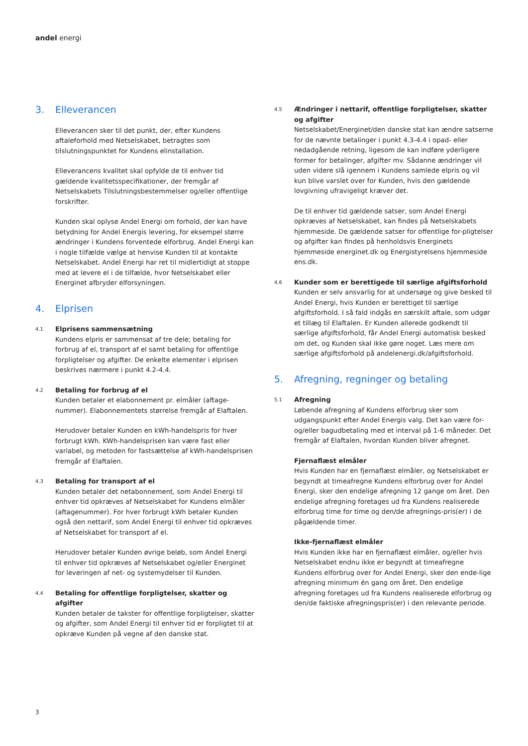andel energi
3. Elleverancen
Elleverancen sker til det punkt, der, efter Kundens aftaleforhold med Netselskabet, betragtes som tilslutningspunktet for Kundens elinstallation.
Elleverancens kvalitet skal opfylde de til enhver tid gældende kvalitetsspecifikationer, der fremgår af Netselskabets Tilslutningsbestemmelser og/eller offentlige forskrifter.
Kunden skal oplyse Andel Energi om forhold, der kan have betydning for Andel Energis levering, for eksempel større ændringer i Kundens forventede elforbrug. Andel Energi kan i nogle tilfælde vælge at henvise Kunden til at kontakte Netselskabet. Andel Energi har ret til midlertidigt at stoppe med at levere el i de tilfælde, hvor Netselskabet eller Energinet afbryder elforsyningen.
4. Elprisen
4.1
Elprisens sammensætning
Kundens elpris er sammensat af tre dele; betaling for forbrug af el, transport af el samt betaling for offentlige forpligtelser og afgifter. De enkelte elementer i elprisen beskrives nærmere i punkt 4.2-4.4.
4.2
Betaling for forbrug af el
Kunden betaler et elabonnement pr. elmåler (aftage-nummer). Elabonnementets størrelse fremgår af Elaftalen.
Herudover betaler Kunden en kWh-handelspris for hver forbrugt kWh. KWh-handelsprisen kan være fast eller variabel, og metoden for fastsættelse af kWh-handelsprisen fremgår af Elaftalen.
4.3
Betaling for transport af el
Kunden betaler det netabonnement, som Andel Energi til enhver tid opkræves af Netselskabet for Kundens elmåler (aftagenummer). For hver forbrugt kWh betaler Kunden også den nettarif, som Andel Energi til enhver tid opkræves af Netselskabet for transport af el.
Herudover betaler Kunden øvrige beløb, som Andel Energi til enhver tid opkræves af Netselskabet og/eller Energinet for leveringen af net- og systemydelser til Kunden.
4.4
Betaling for offentlige forpligtelser, skatter og afgifter
Kunden betaler de takster for offentlige forpligtelser, skatter og afgifter, som Andel Energi til enhver tid er forpligtet til at opkræve Kunden på vegne af den danske stat.
4.5
Ændringer i nettarif, offentlige forpligtelser, skatter og afgifter
Netselskabet/Energinet/den danske stat kan ændre satserne for de nævnte betalinger i punkt 4.3-4.4 i opad- eller nedadgående retning, ligesom de kan indføre yderligere former for betalinger, afgifter mv. Sådanne ændringer vil uden videre slå igennem i Kundens samlede elpris og vil kun blive varslet over for Kunden, hvis den gældende lovgivning ufravigeligt kræver det.
De til enhver tid gældende satser, som Andel Energi opkræves af Netselskabet, kan findes på Netselskabets hjemmeside. De gældende satser for offentlige for-pligtelser og afgifter kan findes på henholdsvis Energinets hjemmeside energinet.dk og Energistyrelsens hjemmeside ens.dk.
4.6
Kunder som er berettigede til særlige afgiftsforhold
Kunden er selv ansvarlig for at undersøge og give besked til Andel Energi, hvis Kunden er berettiget til særlige afgiftsforhold. I så fald indgås en særskilt aftale, som udgør et tillæg til Elaftalen. Er Kunden allerede godkendt til særlige afgiftsforhold, får Andel Energi automatisk besked om det, og Kunden skal ikke gøre noget. Læs mere om særlige afgiftsforhold på andelenergi.dk/afgiftsforhold.
5. Afregning, regninger og betaling
5.1
Afregning
Løbende afregning af Kundens elforbrug sker som udgangspunkt efter Andel Energis valg. Det kan være for- og/eller bagudbetaling med et interval på 1-6 måneder. Det fremgår af Elaftalen, hvordan Kunden bliver afregnet.
Fjernaflæst elmåler
Hvis Kunden har en fjernaflæst elmåler, og Netselskabet er begyndt at timeafregne Kundens elforbrug over for Andel Energi, sker den endelige afregning 12 gange om året. Den endelige afregning foretages ud fra Kundens realiserede elforbrug time for time og den/de afregnings-pris(er) i de pågældende timer.
Ikke-fjernaflæst elmåler
Hvis Kunden ikke har en fjernaflæst elmåler, og/eller hvis Netselskabet endnu ikke er begyndt at timeafregne Kundens elforbrug over for Andel Energi, sker den ende-lige afregning minimum én gang om året. Den endelige afregning foretages ud fra Kundens realiserede elforbrug og den/de faktiske afregningspris(er) i den relevante periode.
3